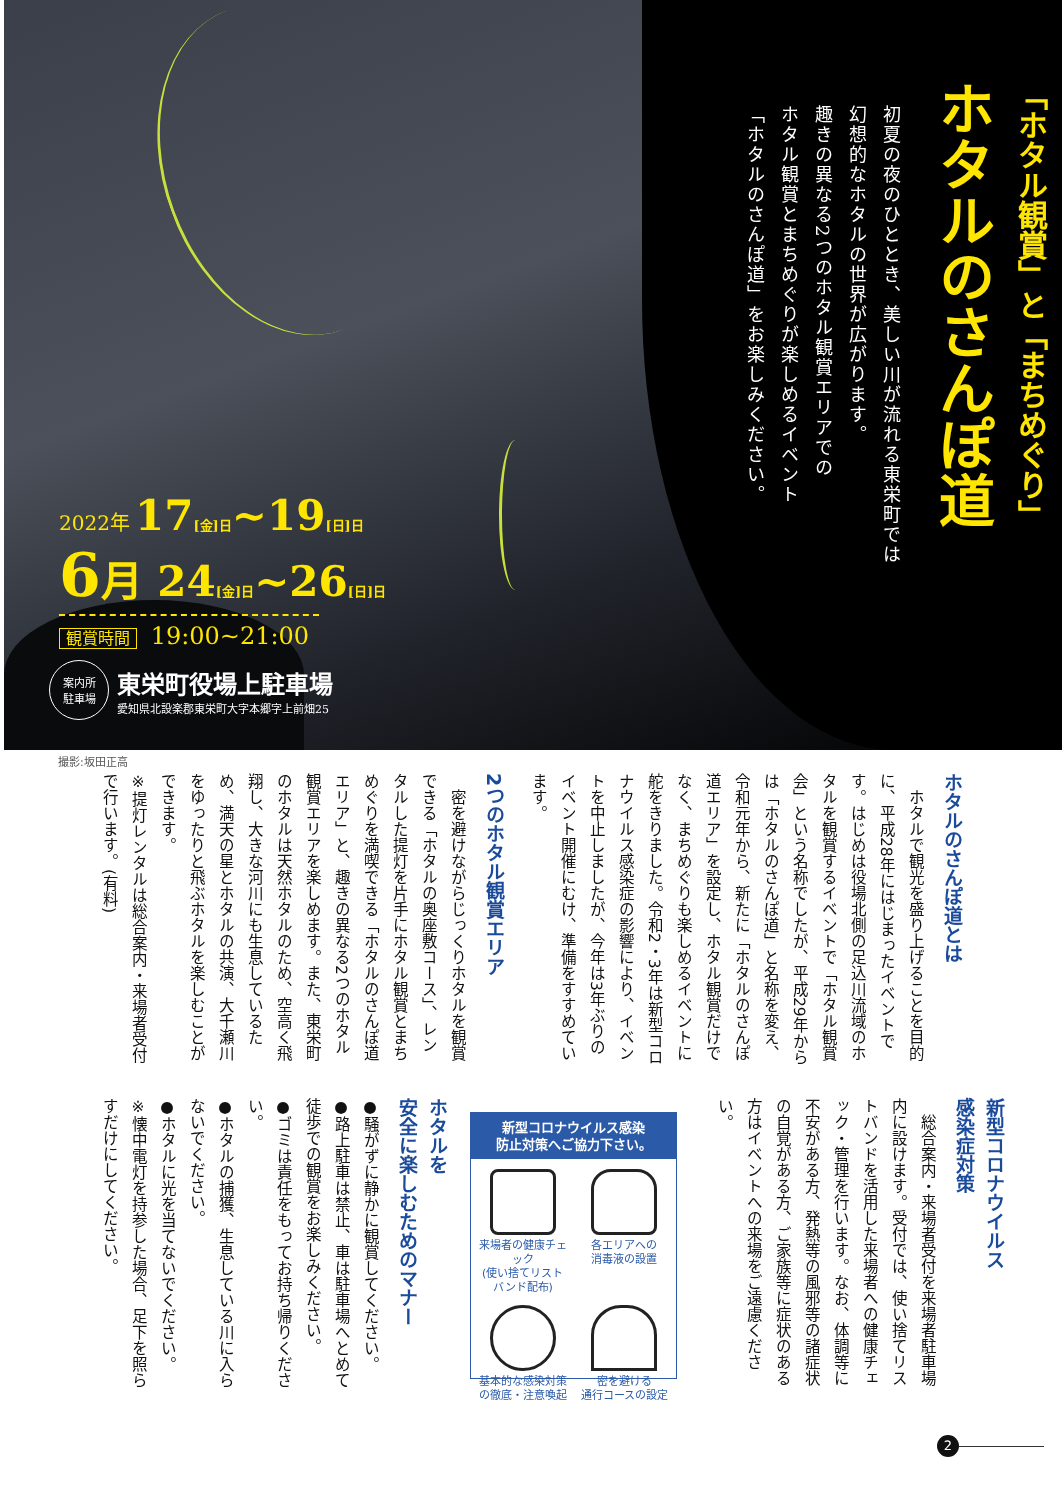「ホタル観賞」と「まちめぐり」
ホタルのさんぽ道
初夏の夜のひととき、美しい川が流れる東栄町では
幻想的なホタルの世界が広がります。
趣きの異なる2つのホタル観賞エリアでの
ホタル観賞とまちめぐりが楽しめるイベント
「ホタルのさんぽ道」をお楽しみください。
2022年 17[金]日~19[日]日
6 月 24[金]日~26[日]日
観賞時間 19:00~21:00
案内所
駐車場
東栄町役場上駐車場
愛知県北設楽郡東栄町大字本郷字上前畑25
撮影:坂田正高
ホタルのさんぽ道とは
　ホタルで観光を盛り上げることを目的に、平成28年にはじまったイベントです。はじめは役場北側の足込川流域のホタルを観賞するイベントで「ホタル観賞会」という名称でしたが、平成29年からは「ホタルのさんぽ道」と名称を変え、令和元年から、新たに「ホタルのさんぽ道エリア」を設定し、ホタル観賞だけでなく、まちめぐりも楽しめるイベントに舵をきりました。令和2・3年は新型コロナウイルス感染症の影響により、イベントを中止しましたが、今年は3年ぶりのイベント開催にむけ、準備をすすめています。
2つのホタル観賞エリア
　密を避けながらじっくりホタルを観賞できる「ホタルの奥座敷コース」、レンタルした提灯を片手にホタル観賞とまちめぐりを満喫できる「ホタルのさんぽ道エリア」と、趣きの異なる2つのホタル観賞エリアを楽しめます。また、東栄町のホタルは天然ホタルのため、空高く飛翔し、大きな河川にも生息しているため、満天の星とホタルの共演、大千瀬川をゆったりと飛ぶホタルを楽しむことができます。
※提灯レンタルは総合案内・来場者受付で行います。(有料)
新型コロナウイルス
感染症対策
　総合案内・来場者受付を来場者駐車場内に設けます。受付では、使い捨てリストバンドを活用した来場者への健康チェック・管理を行います。なお、体調等に不安がある方、発熱等の風邪等の諸症状の自覚がある方、ご家族等に症状のある方はイベントへの来場をご遠慮ください。
新型コロナウイルス感染
防止対策へご協力下さい。
来場者の健康チェック
(使い捨てリストバンド配布)
各エリアへの
消毒液の設置
基本的な感染対策
の徹底・注意喚起
密を避ける
通行コースの設定
ホタルを
安全に楽しむためのマナー
●騒がずに静かに観賞してください。
●路上駐車は禁止、車は駐車場へとめて徒歩での観賞をお楽しみください。
●ゴミは責任をもってお持ち帰りください。
●ホタルの捕獲、生息している川に入らないでください。
●ホタルに光を当てないでください。
※懐中電灯を持参した場合、足下を照らすだけにしてください。
2